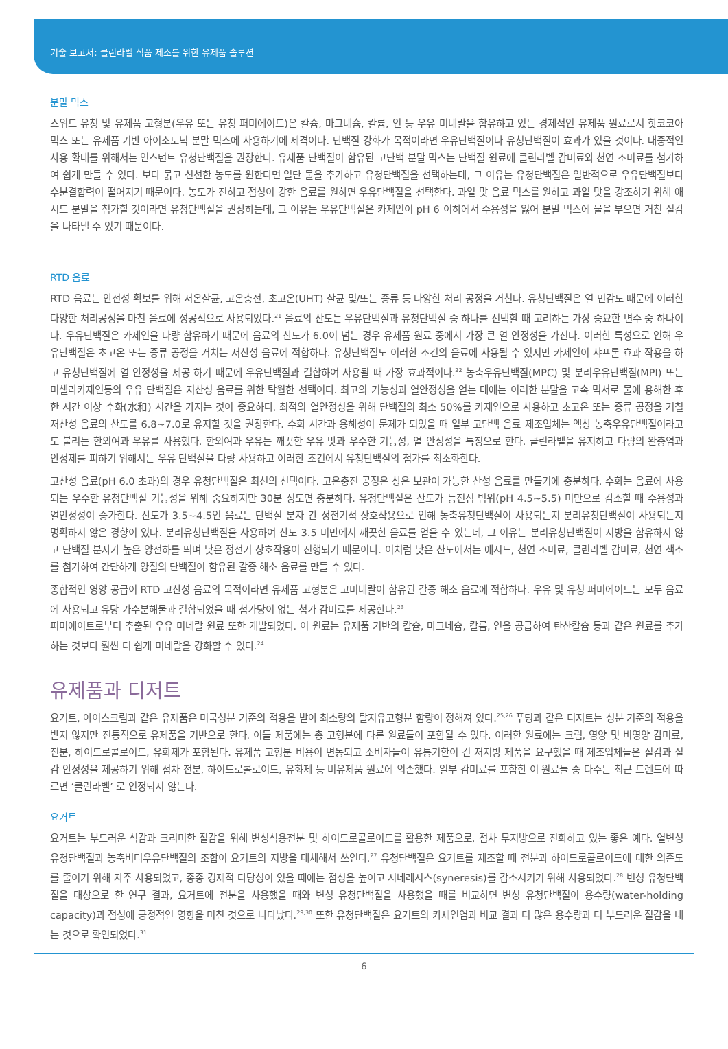기술 보고서: 클린라벨 식품 제조를 위한 유제품 솔루션
분말 믹스
스위트 유청 및 유제품 고형분(우유 또는 유청 퍼미에이트)은 칼슘, 마그네슘, 칼륨, 인 등 우유 미네랄을 함유하고 있는 경제적인 유제품 원료로서 핫코코아 믹스 또는 유제품 기반 아이소토닉 분말 믹스에 사용하기에 제격이다. 단백질 강화가 목적이라면 우유단백질이나 유청단백질이 효과가 있을 것이다. 대중적인 사용 확대를 위해서는 인스턴트 유청단백질을 권장한다. 유제품 단백질이 함유된 고단백 분말 믹스는 단백질 원료에 클린라벨 감미료와 천연 조미료를 첨가하여 쉽게 만들 수 있다. 보다 묽고 신선한 농도를 원한다면 일단 물을 추가하고 유청단백질을 선택하는데, 그 이유는 유청단백질은 일반적으로 우유단백질보다 수분결합력이 떨어지기 때문이다. 농도가 진하고 점성이 강한 음료를 원하면 우유단백질을 선택한다. 과일 맛 음료 믹스를 원하고 과일 맛을 강조하기 위해 애시드 분말을 첨가할 것이라면 유청단백질을 권장하는데, 그 이유는 우유단백질은 카제인이 pH 6 이하에서 수용성을 잃어 분말 믹스에 물을 부으면 거친 질감을 나타낼 수 있기 때문이다.
RTD 음료
RTD 음료는 안전성 확보를 위해 저온살균, 고온충전, 초고온(UHT) 살균 및/또는 증류 등 다양한 처리 공정을 거친다. 유청단백질은 열 민감도 때문에 이러한 다양한 처리공정을 마친 음료에 성공적으로 사용되었다.<sup>21</sup> 음료의 산도는 우유단백질과 유청단백질 중 하나를 선택할 때 고려하는 가장 중요한 변수 중 하나이다. 우유단백질은 카제인을 다량 함유하기 때문에 음료의 산도가 6.0이 넘는 경우 유제품 원료 중에서 가장 큰 열 안정성을 가진다. 이러한 특성으로 인해 우유단백질은 초고온 또는 증류 공정을 거치는 저산성 음료에 적합하다. 유청단백질도 이러한 조건의 음료에 사용될 수 있지만 카제인이 샤프론 효과 작용을 하고 유청단백질에 열 안정성을 제공 하기 때문에 우유단백질과 결합하여 사용될 때 가장 효과적이다.<sup>22</sup> 농축우유단백질(MPC) 및 분리우유단백질(MPI) 또는 미셀라카제인등의 우유 단백질은 저산성 음료를 위한 탁월한 선택이다. 최고의 기능성과 열안정성을 얻는 데에는 이러한 분말을 고속 믹서로 물에 용해한 후 한 시간 이상 수화(水和) 시간을 가지는 것이 중요하다. 최적의 열안정성을 위해 단백질의 최소 50%를 카제인으로 사용하고 초고온 또는 증류 공정을 거칠 저산성 음료의 산도를 6.8~7.0로 유지할 것을 권장한다. 수화 시간과 용해성이 문제가 되었을 때 일부 고단백 음료 제조업체는 액상 농축우유단백질이라고도 불리는 한외여과 우유를 사용했다. 한외여과 우유는 깨끗한 우유 맛과 우수한 기능성, 열 안정성을 특징으로 한다. 클린라벨을 유지하고 다량의 완충염과 안정제를 피하기 위해서는 우유 단백질을 다량 사용하고 이러한 조건에서 유청단백질의 첨가를 최소화한다.
고산성 음료(pH 6.0 초과)의 경우 유청단백질은 최선의 선택이다. 고온충전 공정은 상온 보관이 가능한 산성 음료를 만들기에 충분하다. 수화는 음료에 사용되는 우수한 유청단백질 기능성을 위해 중요하지만 30분 정도면 충분하다. 유청단백질은 산도가 등전점 범위(pH 4.5~5.5) 미만으로 감소할 때 수용성과 열안정성이 증가한다. 산도가 3.5~4.5인 음료는 단백질 분자 간 정전기적 상호작용으로 인해 농축유청단백질이 사용되는지 분리유청단백질이 사용되는지 명확하지 않은 경향이 있다. 분리유청단백질을 사용하여 산도 3.5 미만에서 깨끗한 음료를 얻을 수 있는데, 그 이유는 분리유청단백질이 지방을 함유하지 않고 단백질 분자가 높은 양전하를 띄며 낮은 정전기 상호작용이 진행되기 때문이다. 이처럼 낮은 산도에서는 애시드, 천연 조미료, 클린라벨 감미료, 천연 색소를 첨가하여 간단하게 양질의 단백질이 함유된 갈증 해소 음료를 만들 수 있다.
종합적인 영양 공급이 RTD 고산성 음료의 목적이라면 유제품 고형분은 고미네랄이 함유된 갈증 해소 음료에 적합하다. 우유 및 유청 퍼미에이트는 모두 음료에 사용되고 유당 가수분해물과 결합되었을 때 첨가당이 없는 첨가 감미료를 제공한다.<sup>23</sup>
퍼미에이트로부터 추출된 우유 미네랄 원료 또한 개발되었다. 이 원료는 유제품 기반의 칼슘, 마그네슘, 칼륨, 인을 공급하여 탄산칼슘 등과 같은 원료를 추가 하는 것보다 훨씬 더 쉽게 미네랄을 강화할 수 있다.<sup>24</sup>
유제품과 디저트
요거트, 아이스크림과 같은 유제품은 미국성분 기준의 적용을 받아 최소량의 탈지유고형분 함량이 정해져 있다.<sup>25,26</sup> 푸딩과 같은 디저트는 성분 기준의 적용을 받지 않지만 전통적으로 유제품을 기반으로 한다. 이들 제품에는 총 고형분에 다른 원료들이 포함될 수 있다. 이러한 원료에는 크림, 영양 및 비영양 감미료, 전분, 하이드로콜로이드, 유화제가 포함된다. 유제품 고형분 비용이 변동되고 소비자들이 유통기한이 긴 저지방 제품을 요구했을 때 제조업체들은 질감과 질감 안정성을 제공하기 위해 점차 전분, 하이드로콜로이드, 유화제 등 비유제품 원료에 의존했다. 일부 감미료를 포함한 이 원료들 중 다수는 최근 트렌드에 따르면 ‘클린라벨’ 로 인정되지 않는다.
요거트
요거트는 부드러운 식감과 크리미한 질감을 위해 변성식용전분 및 하이드로콜로이드를 활용한 제품으로, 점차 무지방으로 진화하고 있는 좋은 예다. 열변성 유청단백질과 농축버터우유단백질의 조합이 요거트의 지방을 대체해서 쓰인다.<sup>27</sup> 유청단백질은 요거트를 제조할 때 전분과 하이드로콜로이드에 대한 의존도를 줄이기 위해 자주 사용되었고, 종종 경제적 타당성이 있을 때에는 점성을 높이고 시네레시스(syneresis)를 감소시키기 위해 사용되었다.<sup>28</sup> 변성 유청단백질을 대상으로 한 연구 결과, 요거트에 전분을 사용했을 때와 변성 유청단백질을 사용했을 때를 비교하면 변성 유청단백질이 용수량(water-holding capacity)과 점성에 긍정적인 영향을 미친 것으로 나타났다.<sup>29,30</sup> 또한 유청단백질은 요거트의 카세인염과 비교 결과 더 많은 용수량과 더 부드러운 질감을 내는 것으로 확인되었다.<sup>31</sup>
6